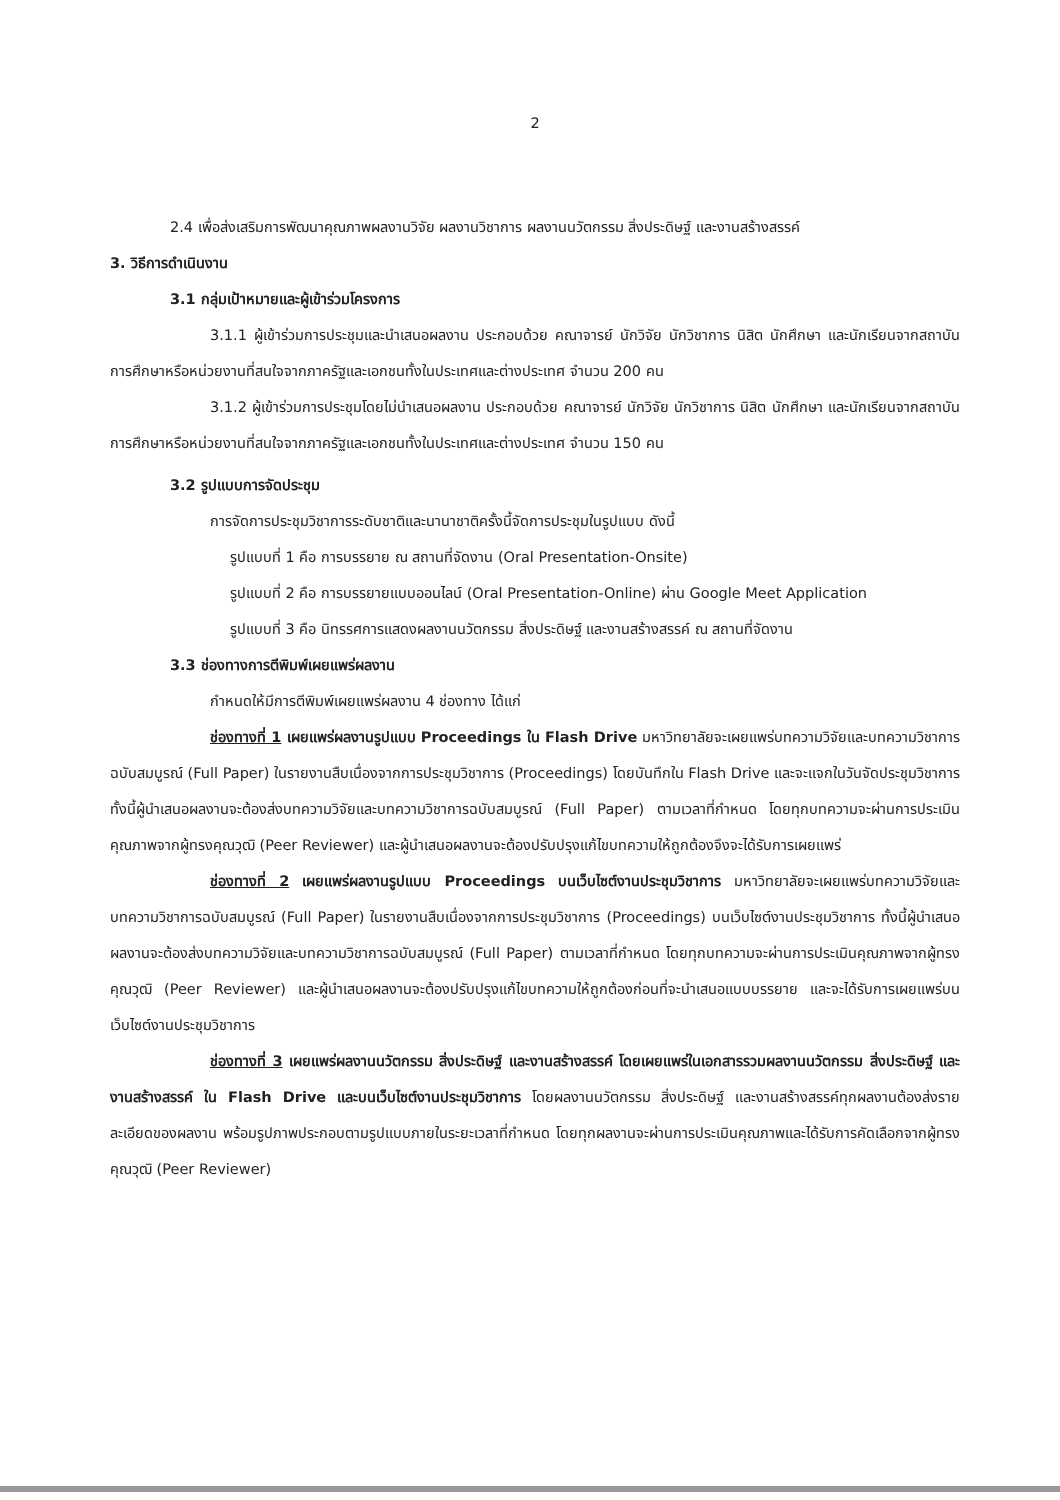2
2.4 เพื่อส่งเสริมการพัฒนาคุณภาพผลงานวิจัย ผลงานวิชาการ ผลงานนวัตกรรม สิ่งประดิษฐ์ และงานสร้างสรรค์
3. วิธีการดำเนินงาน
3.1 กลุ่มเป้าหมายและผู้เข้าร่วมโครงการ
3.1.1 ผู้เข้าร่วมการประชุมและนำเสนอผลงาน ประกอบด้วย คณาจารย์ นักวิจัย นักวิชาการ นิสิต นักศึกษา และนักเรียนจากสถาบันการศึกษาหรือหน่วยงานที่สนใจจากภาครัฐและเอกชนทั้งในประเทศและต่างประเทศ จำนวน 200 คน
3.1.2 ผู้เข้าร่วมการประชุมโดยไม่นำเสนอผลงาน ประกอบด้วย คณาจารย์ นักวิจัย นักวิชาการ นิสิต นักศึกษา และนักเรียนจากสถาบันการศึกษาหรือหน่วยงานที่สนใจจากภาครัฐและเอกชนทั้งในประเทศและต่างประเทศ จำนวน 150 คน
3.2 รูปแบบการจัดประชุม
การจัดการประชุมวิชาการระดับชาติและนานาชาติครั้งนี้จัดการประชุมในรูปแบบ ดังนี้
รูปแบบที่ 1 คือ การบรรยาย ณ สถานที่จัดงาน (Oral Presentation-Onsite)
รูปแบบที่ 2 คือ การบรรยายแบบออนไลน์ (Oral Presentation-Online) ผ่าน Google Meet Application
รูปแบบที่ 3 คือ นิทรรศการแสดงผลงานนวัตกรรม สิ่งประดิษฐ์ และงานสร้างสรรค์ ณ สถานที่จัดงาน
3.3 ช่องทางการตีพิมพ์เผยแพร่ผลงาน
กำหนดให้มีการตีพิมพ์เผยแพร่ผลงาน 4 ช่องทาง ได้แก่
ช่องทางที่ 1 เผยแพร่ผลงานรูปแบบ Proceedings ใน Flash Drive มหาวิทยาลัยจะเผยแพร่บทความวิจัยและบทความวิชาการฉบับสมบูรณ์ (Full Paper) ในรายงานสืบเนื่องจากการประชุมวิชาการ (Proceedings) โดยบันทึกใน Flash Drive และจะแจกในวันจัดประชุมวิชาการ ทั้งนี้ผู้นำเสนอผลงานจะต้องส่งบทความวิจัยและบทความวิชาการฉบับสมบูรณ์ (Full Paper) ตามเวลาที่กำหนด โดยทุกบทความจะผ่านการประเมินคุณภาพจากผู้ทรงคุณวุฒิ (Peer Reviewer) และผู้นำเสนอผลงานจะต้องปรับปรุงแก้ไขบทความให้ถูกต้องจึงจะได้รับการเผยแพร่
ช่องทางที่ 2 เผยแพร่ผลงานรูปแบบ Proceedings บนเว็บไซต์งานประชุมวิชาการ มหาวิทยาลัยจะเผยแพร่บทความวิจัยและบทความวิชาการฉบับสมบูรณ์ (Full Paper) ในรายงานสืบเนื่องจากการประชุมวิชาการ (Proceedings) บนเว็บไซต์งานประชุมวิชาการ ทั้งนี้ผู้นำเสนอผลงานจะต้องส่งบทความวิจัยและบทความวิชาการฉบับสมบูรณ์ (Full Paper) ตามเวลาที่กำหนด โดยทุกบทความจะผ่านการประเมินคุณภาพจากผู้ทรงคุณวุฒิ (Peer Reviewer) และผู้นำเสนอผลงานจะต้องปรับปรุงแก้ไขบทความให้ถูกต้องก่อนที่จะนำเสนอแบบบรรยาย และจะได้รับการเผยแพร่บนเว็บไซต์งานประชุมวิชาการ
ช่องทางที่ 3 เผยแพร่ผลงานนวัตกรรม สิ่งประดิษฐ์ และงานสร้างสรรค์ โดยเผยแพร่ในเอกสารรวมผลงานนวัตกรรม สิ่งประดิษฐ์ และงานสร้างสรรค์ ใน Flash Drive และบนเว็บไซต์งานประชุมวิชาการ โดยผลงานนวัตกรรม สิ่งประดิษฐ์ และงานสร้างสรรค์ทุกผลงานต้องส่งรายละเอียดของผลงาน พร้อมรูปภาพประกอบตามรูปแบบภายในระยะเวลาที่กำหนด โดยทุกผลงานจะผ่านการประเมินคุณภาพและได้รับการคัดเลือกจากผู้ทรงคุณวุฒิ (Peer Reviewer)